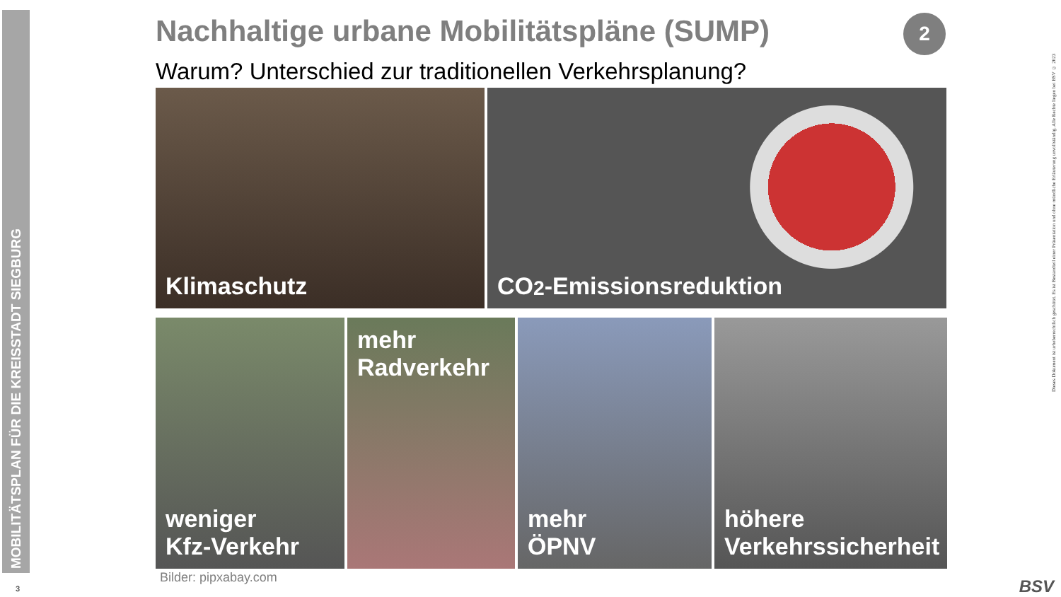MOBILITÄTSPLAN FÜR DIE KREISSTADT SIEGBURG
2
Nachhaltige urbane Mobilitätspläne (SUMP)
Warum? Unterschied zur traditionellen Verkehrsplanung?
Klimaschutz CO<sub>2</sub>-Emissionsreduktion
weniger
Kfz-Verkehr
mehr
Radverkehr
mehr
ÖPNV
höhere
Verkehrssicherheit
Bilder: pipxabay.com
Dieses Dokument ist urheberrechtlich geschützt. Es ist Bestandteil einer Präsentation und ohne mündliche Erläuterung unvollständig. Alle Rechte liegen bei BSV © 2023
3 BSV